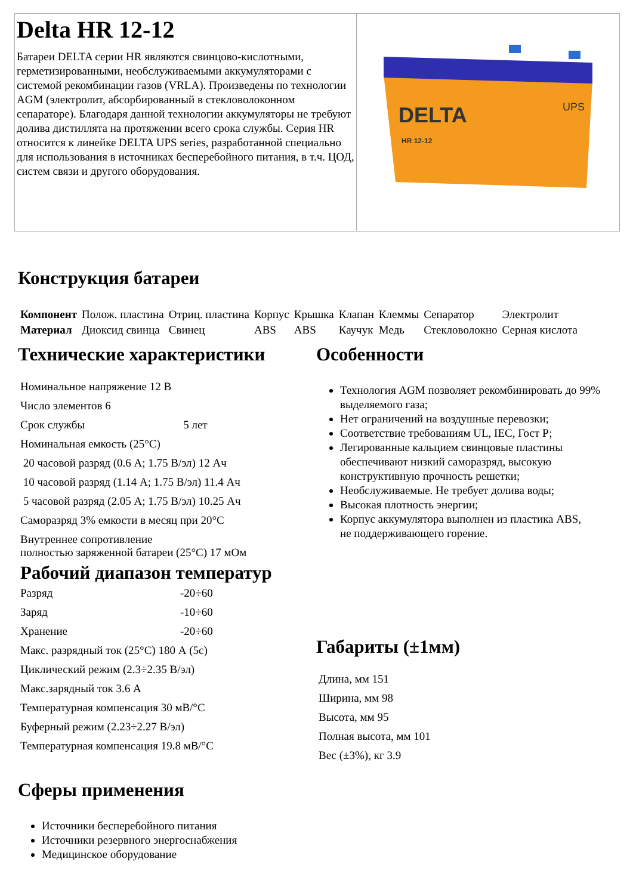Delta HR 12-12
Батареи DELTA серии HR являются свинцово-кислотными, герметизированными, необслуживаемыми аккумуляторами с системой рекомбинации газов (VRLA). Произведены по технологии AGM (электролит, абсорбированный в стекловолоконном сепараторе). Благодаря данной технологии аккумуляторы не требуют долива дистиллята на протяжении всего срока службы. Серия HR относится к линейке DELTA UPS series, разработанной специально для использования в источниках бесперебойного питания, в т.ч. ЦОД, систем связи и другого оборудования.
DELTA
HR 12-12
UPS
Конструкция батареи
| Компонент | Полож. пластина | Отриц. пластина | Корпус | Крышка | Клапан | Клеммы | Сепаратор | Электролит |
| Материал | Диоксид свинца | Свинец | ABS | ABS | Каучук | Медь | Стекловолокно | Серная кислота |
Технические характеристики
| Номинальное напряжение 12 В | |
| Число элементов 6 | |
| Срок службы | 5 лет |
| Номинальная емкость (25°C) | |
| 20 часовой разряд (0.6 А; 1.75 В/эл) 12 Ач | |
| 10 часовой разряд (1.14 А; 1.75 В/эл) 11.4 Ач | |
| 5 часовой разряд (2.05 А; 1.75 В/эл) 10.25 Ач | |
| Саморазряд 3% емкости в месяц при 20°C | |
| Внутреннее сопротивление полностью заряженной батареи (25°C) 17 мОм | |
Рабочий диапазон температур
| Разряд | -20÷60 |
| Заряд | -10÷60 |
| Хранение | -20÷60 |
| Макс. разрядный ток (25°C) 180 А (5с) | |
| Циклический режим (2.3÷2.35 В/эл) | |
| Макс.зарядный ток 3.6 А | |
| Температурная компенсация 30 мВ/°C | |
| Буферный режим (2.23÷2.27 В/эл) | |
| Температурная компенсация 19.8 мВ/°C | |
Сферы применения
Источники бесперебойного питания
Источники резервного энергоснабжения
Медицинское оборудование
Особенности
Технология AGM позволяет рекомбинировать до 99% выделяемого газа;
Нет ограничений на воздушные перевозки;
Соответствие требованиям UL, IEC, Гост Р;
Легированные кальцием свинцовые пластины обеспечивают низкий саморазряд, высокую конструктивную прочность решетки;
Необслуживаемые. Не требует долива воды;
Высокая плотность энергии;
Корпус аккумулятора выполнен из пластика ABS,
не поддерживающего горение.
Габариты (±1мм)
| Длина, мм 151 |
| Ширина, мм 98 |
| Высота, мм 95 |
| Полная высота, мм 101 |
| Вес (±3%), кг 3.9 |